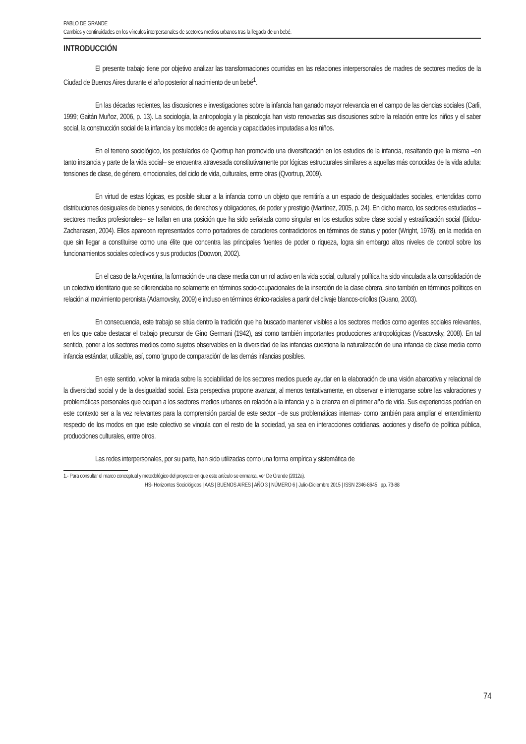PABLO DE GRANDE
Cambios y continuidades en los vínculos interpersonales de sectores medios urbanos tras la llegada de un bebé.
INTRODUCCIÓN
El presente trabajo tiene por objetivo analizar las transformaciones ocurridas en las relaciones interpersonales de madres de sectores medios de la Ciudad de Buenos Aires durante el año posterior al nacimiento de un bebé<sup>1</sup>.
En las décadas recientes, las discusiones e investigaciones sobre la infancia han ganado mayor relevancia en el campo de las ciencias sociales (Carli, 1999; Gaitán Muñoz, 2006, p. 13). La sociología, la antropología y la piscología han visto renovadas sus discusiones sobre la relación entre los niños y el saber social, la construcción social de la infancia y los modelos de agencia y capacidades imputadas a los niños.
En el terreno sociológico, los postulados de Qvortrup han promovido una diversificación en los estudios de la infancia, resaltando que la misma –en tanto instancia y parte de la vida social– se encuentra atravesada constitutivamente por lógicas estructurales similares a aquellas más conocidas de la vida adulta: tensiones de clase, de género, emocionales, del ciclo de vida, culturales, entre otras (Qvortrup, 2009).
En virtud de estas lógicas, es posible situar a la infancia como un objeto que remitiría a un espacio de desigualdades sociales, entendidas como distribuciones desiguales de bienes y servicios, de derechos y obligaciones, de poder y prestigio (Martínez, 2005, p. 24). En dicho marco, los sectores estudiados –sectores medios profesionales– se hallan en una posición que ha sido señalada como singular en los estudios sobre clase social y estratificación social (Bidou-Zachariasen, 2004). Ellos aparecen representados como portadores de caracteres contradictorios en términos de status y poder (Wright, 1978), en la medida en que sin llegar a constituirse como una élite que concentra las principales fuentes de poder o riqueza, logra sin embargo altos niveles de control sobre los funcionamientos sociales colectivos y sus productos (Doowon, 2002).
En el caso de la Argentina, la formación de una clase media con un rol activo en la vida social, cultural y política ha sido vinculada a la consolidación de un colectivo identitario que se diferenciaba no solamente en términos socio-ocupacionales de la inserción de la clase obrera, sino también en términos políticos en relación al movimiento peronista (Adamovsky, 2009) e incluso en términos étnico-raciales a partir del clivaje blancos-criollos (Guano, 2003).
En consecuencia, este trabajo se sitúa dentro la tradición que ha buscado mantener visibles a los sectores medios como agentes sociales relevantes, en los que cabe destacar el trabajo precursor de Gino Germani (1942), así como también importantes producciones antropológicas (Visacovsky, 2008). En tal sentido, poner a los sectores medios como sujetos observables en la diversidad de las infancias cuestiona la naturalización de una infancia de clase media como infancia estándar, utilizable, así, como ‘grupo de comparación’ de las demás infancias posibles.
En este sentido, volver la mirada sobre la sociabilidad de los sectores medios puede ayudar en la elaboración de una visión abarcativa y relacional de la diversidad social y de la desigualdad social. Esta perspectiva propone avanzar, al menos tentativamente, en observar e interrogarse sobre las valoraciones y problemáticas personales que ocupan a los sectores medios urbanos en relación a la infancia y a la crianza en el primer año de vida. Sus experiencias podrían en este contexto ser a la vez relevantes para la comprensión parcial de este sector –de sus problemáticas internas- como también para ampliar el entendimiento respecto de los modos en que este colectivo se vincula con el resto de la sociedad, ya sea en interacciones cotidianas, acciones y diseño de política pública, producciones culturales, entre otros.
Las redes interpersonales, por su parte, han sido utilizadas como una forma empírica y sistemática de
1.- Para consultar el marco conceptual y metodológico del proyecto en que este artículo se enmarca, ver De Grande (2012a).
HS- Horizontes Sociológicos | AAS | BUENOS AIRES | AÑO 3 | NÚMERO 6 | Julio-Diciembre 2015 | ISSN 2346-8645 | pp. 73-88
74